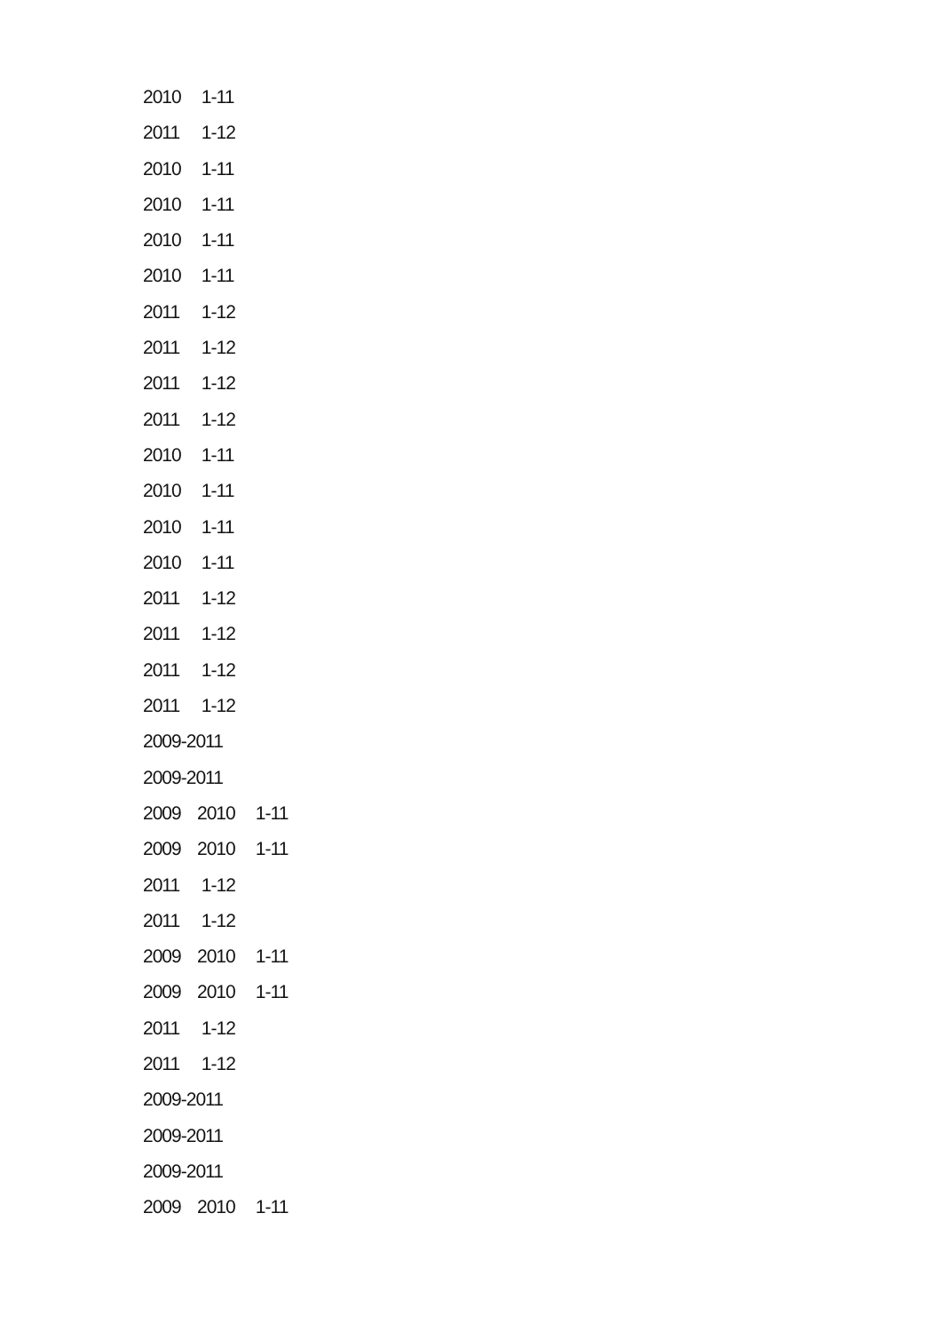2010 1-11
2011 1-12
2010 1-11
2010 1-11
2010 1-11
2010 1-11
2011 1-12
2011 1-12
2011 1-12
2011 1-12
2010 1-11
2010 1-11
2010 1-11
2010 1-11
2011 1-12
2011 1-12
2011 1-12
2011 1-12
2009-2011
2009-2011
2009 2010 1-11
2009 2010 1-11
2011 1-12
2011 1-12
2009 2010 1-11
2009 2010 1-11
2011 1-12
2011 1-12
2009-2011
2009-2011
2009-2011
2009 2010 1-11